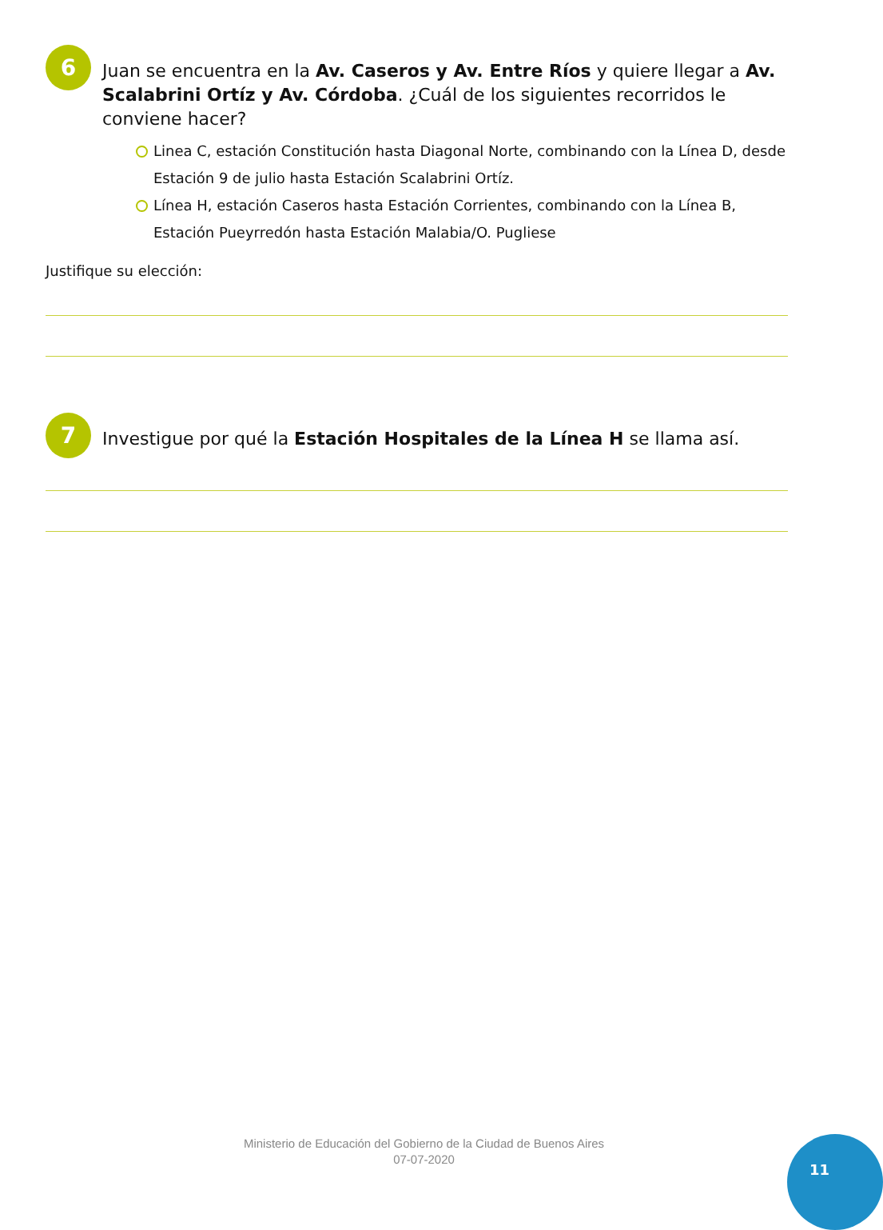6
Juan se encuentra en la Av. Caseros y Av. Entre Ríos y quiere llegar a Av. Scalabrini Ortíz y Av. Córdoba. ¿Cuál de los siguientes recorridos le conviene hacer?
Linea C, estación Constitución hasta Diagonal Norte, combinando con la Línea D, desde Estación 9 de julio hasta Estación Scalabrini Ortíz.
Línea H, estación Caseros hasta Estación Corrientes, combinando con la Línea B, Estación Pueyrredón hasta Estación Malabia/O. Pugliese
Justifique su elección:
7
Investigue por qué la Estación Hospitales de la Línea H se llama así.
Ministerio de Educación del Gobierno de la Ciudad de Buenos Aires
07-07-2020
11